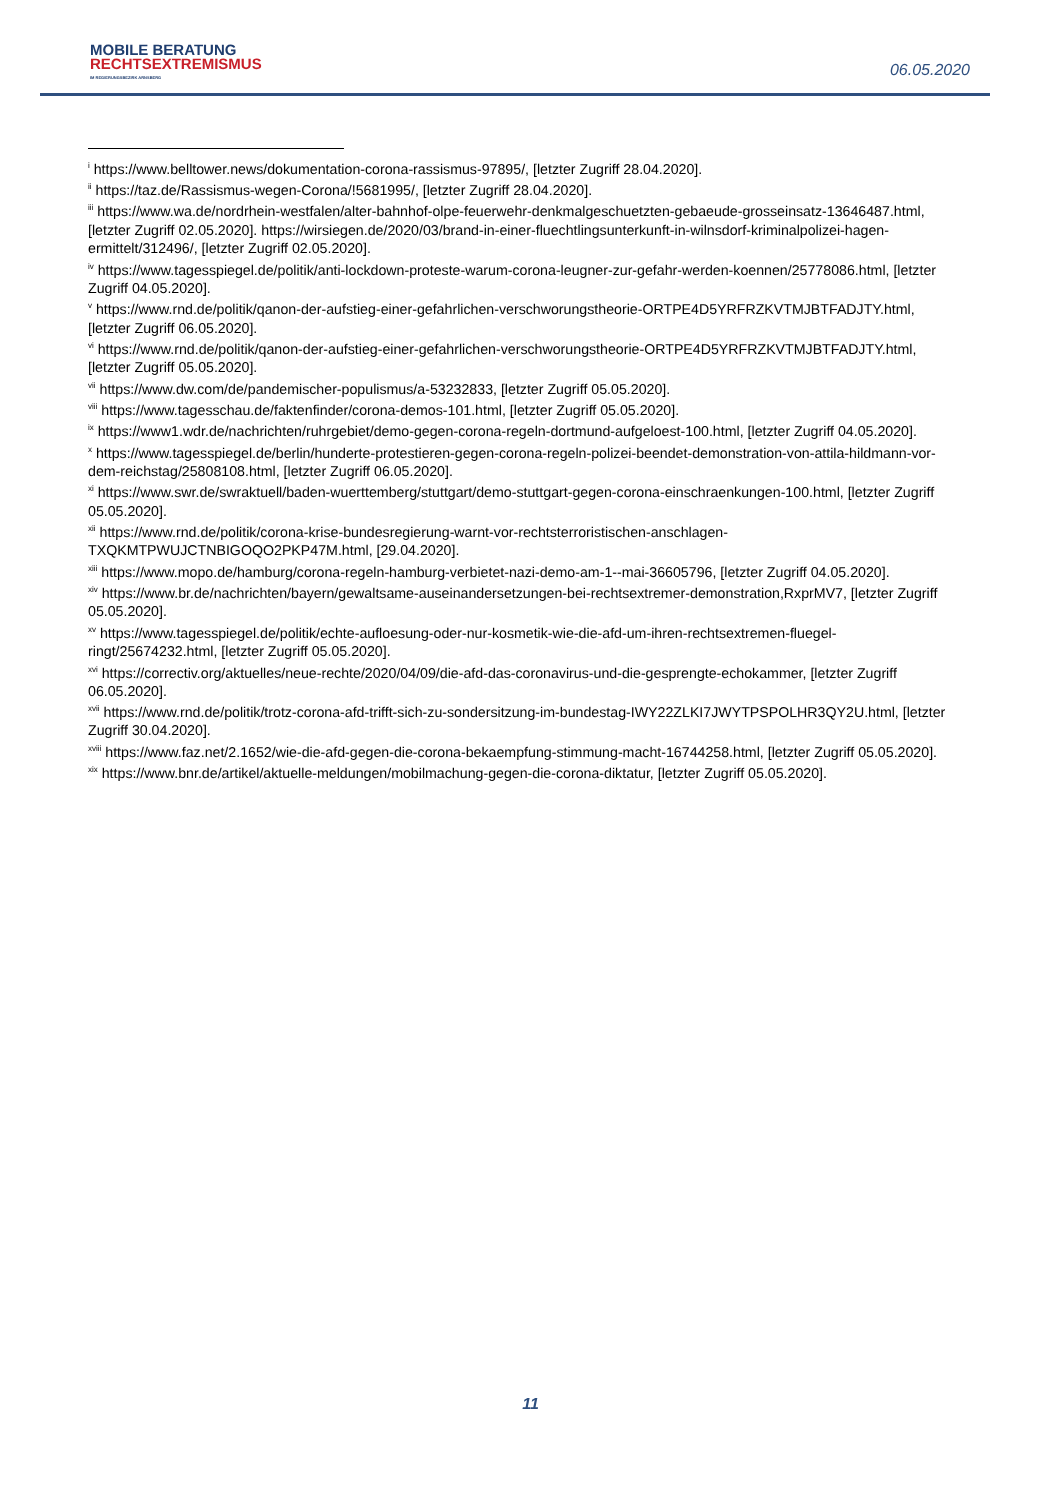MOBILE BERATUNG
RECHTSEXTREMISMUS
IM REGIERUNGSBEZIRK ARNSBERG
06.05.2020
<sup>i</sup> https://www.belltower.news/dokumentation-corona-rassismus-97895/, [letzter Zugriff 28.04.2020].
<sup>ii</sup> https://taz.de/Rassismus-wegen-Corona/!5681995/, [letzter Zugriff 28.04.2020].
<sup>iii</sup> https://www.wa.de/nordrhein-westfalen/alter-bahnhof-olpe-feuerwehr-denkmalgeschuetzten-gebaeude-grosseinsatz-13646487.html, [letzter Zugriff 02.05.2020]. https://wirsiegen.de/2020/03/brand-in-einer-fluechtlingsunterkunft-in-wilnsdorf-kriminalpolizei-hagen-ermittelt/312496/, [letzter Zugriff 02.05.2020].
<sup>iv</sup> https://www.tagesspiegel.de/politik/anti-lockdown-proteste-warum-corona-leugner-zur-gefahr-werden-koennen/25778086.html, [letzter Zugriff 04.05.2020].
<sup>v</sup> https://www.rnd.de/politik/qanon-der-aufstieg-einer-gefahrlichen-verschworungstheorie-ORTPE4D5YRFRZKVTMJBTFADJTY.html, [letzter Zugriff 06.05.2020].
<sup>vi</sup> https://www.rnd.de/politik/qanon-der-aufstieg-einer-gefahrlichen-verschworungstheorie-ORTPE4D5YRFRZKVTMJBTFADJTY.html, [letzter Zugriff 05.05.2020].
<sup>vii</sup> https://www.dw.com/de/pandemischer-populismus/a-53232833, [letzter Zugriff 05.05.2020].
<sup>viii</sup> https://www.tagesschau.de/faktenfinder/corona-demos-101.html, [letzter Zugriff 05.05.2020].
<sup>ix</sup> https://www1.wdr.de/nachrichten/ruhrgebiet/demo-gegen-corona-regeln-dortmund-aufgeloest-100.html, [letzter Zugriff 04.05.2020].
<sup>x</sup> https://www.tagesspiegel.de/berlin/hunderte-protestieren-gegen-corona-regeln-polizei-beendet-demonstration-von-attila-hildmann-vor-dem-reichstag/25808108.html, [letzter Zugriff 06.05.2020].
<sup>xi</sup> https://www.swr.de/swraktuell/baden-wuerttemberg/stuttgart/demo-stuttgart-gegen-corona-einschraenkungen-100.html, [letzter Zugriff 05.05.2020].
<sup>xii</sup> https://www.rnd.de/politik/corona-krise-bundesregierung-warnt-vor-rechtsterroristischen-anschlagen-TXQKMTPWUJCTNBIGOQO2PKP47M.html, [29.04.2020].
<sup>xiii</sup> https://www.mopo.de/hamburg/corona-regeln-hamburg-verbietet-nazi-demo-am-1--mai-36605796, [letzter Zugriff 04.05.2020].
<sup>xiv</sup> https://www.br.de/nachrichten/bayern/gewaltsame-auseinandersetzungen-bei-rechtsextremer-demonstration,RxprMV7, [letzter Zugriff 05.05.2020].
<sup>xv</sup> https://www.tagesspiegel.de/politik/echte-aufloesung-oder-nur-kosmetik-wie-die-afd-um-ihren-rechtsextremen-fluegel-ringt/25674232.html, [letzter Zugriff 05.05.2020].
<sup>xvi</sup> https://correctiv.org/aktuelles/neue-rechte/2020/04/09/die-afd-das-coronavirus-und-die-gesprengte-echokammer, [letzter Zugriff 06.05.2020].
<sup>xvii</sup> https://www.rnd.de/politik/trotz-corona-afd-trifft-sich-zu-sondersitzung-im-bundestag-IWY22ZLKI7JWYTPSPOLHR3QY2U.html, [letzter Zugriff 30.04.2020].
<sup>xviii</sup> https://www.faz.net/2.1652/wie-die-afd-gegen-die-corona-bekaempfung-stimmung-macht-16744258.html, [letzter Zugriff 05.05.2020].
<sup>xix</sup> https://www.bnr.de/artikel/aktuelle-meldungen/mobilmachung-gegen-die-corona-diktatur, [letzter Zugriff 05.05.2020].
11